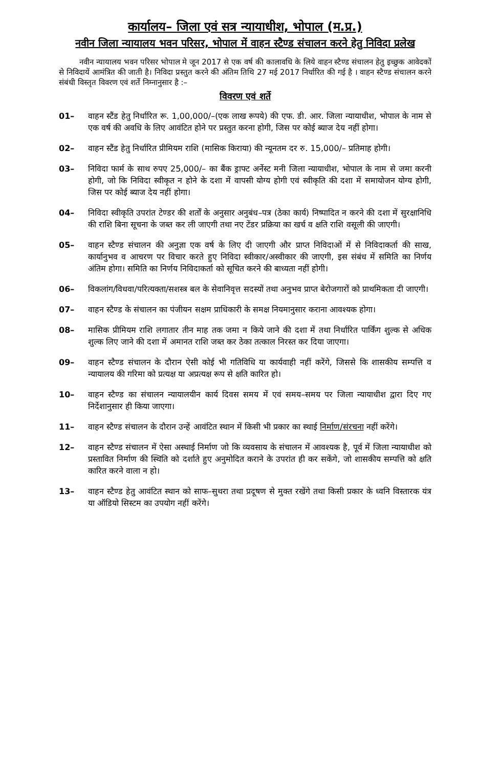कार्यालय– जिला एवं सत्र न्यायाधीश, भोपाल (म.प्र.)
नवीन जिला न्यायालय भवन परिसर, भोपाल में वाहन स्टैण्ड संचालन करने हेतु निविदा प्रलेख
नवीन न्यायालय भवन परिसर भोपाल मे जून 2017 से एक वर्ष की कालावधि के लिये वाहन स्टैण्ड संचालन हेतु इच्छुक आवेदकों से निविदायें आमंत्रित की जाती है। निविदा प्रस्तुत करने की अंतिम तिथि 27 मई 2017 निर्धारित की गई है । वाहन स्टैण्ड संचालन करने संबंधी विस्तृत विवरण एवं शर्ते निम्नानुसार है :–
विवरण एवं शर्ते
01– वाहन स्टैंड हेतु निर्धारित रू. 1,00,000/–(एक लाख रूपये) की एफ. डी. आर. जिला न्यायाधीश, भोपाल के नाम से एक वर्ष की अवधि के लिए आवंटित होने पर प्रस्तुत करना होगी, जिस पर कोई ब्याज देय नहीं होगा।
02– वाहन स्टैंड हेतु निर्धारित प्रीमियम राशि (मासिक किराया) की न्यूनतम दर रु. 15,000/– प्रतिमाह होगी।
03– निविदा फार्म के साथ रुपए 25,000/– का बैंक ड्राफ्ट अर्नेस्ट मनी जिला न्यायाधीश, भोपाल के नाम से जमा करनी होगी, जो कि निविदा स्वीकृत न होने के दशा में वापसी योग्य होगी एवं स्वीकृति की दशा में समायोजन योग्य होगी, जिस पर कोई ब्याज देय नहीं होगा।
04– निविदा स्वीकृति उपरांत टेण्डर की शर्तों के अनुसार अनुबंध–पत्र (ठेका कार्य) निष्पादित न करने की दशा में सुरक्षानिधि की राशि बिना सूचना के जब्त कर ली जाएगी तथा नए टेंडर प्रक्रिया का खर्च व क्षति राशि वसूली की जाएगी।
05– वाहन स्टैण्ड संचालन की अनुज्ञा एक वर्ष के लिए दी जाएगी और प्राप्त निविदाओं में से निविदाकर्ता की साख, कार्यानुभव व आचरण पर विचार करते हुए निविदा स्वीकार/अस्वीकार की जाएगी, इस संबंध में समिति का निर्णय अंतिम होगा। समिति का निर्णय निविदाकर्ता को सूचित करने की बाध्यता नहीं होगी।
06– विकलांग/विधवा/परित्यक्ता/सशस्त्र बल के सेवानिवृत्त सदस्यों तथा अनुभव प्राप्त बेरोजगारों को प्राथमिकता दी जाएगी।
07– वाहन स्टैण्ड के संचालन का पंजीयन सक्षम प्राधिकारी के समक्ष नियमानुसार कराना आवश्यक होगा।
08– मासिक प्रीमियम राशि लगातार तीन माह तक जमा न किये जाने की दशा में तथा निर्धारित पार्किंग शुल्क से अधिक शुल्क लिए जाने की दशा में अमानत राशि जब्त कर ठेका तत्काल निरस्त कर दिया जाएगा।
09– वाहन स्टैण्ड संचालन के दौरान ऐसी कोई भी गतिविधि या कार्यवाही नहीं करेंगे, जिससे कि शासकीय सम्पत्ति व न्यायालय की गरिमा को प्रत्यक्ष या अप्रत्यक्ष रूप से क्षति कारित हो।
10– वाहन स्टैण्ड का संचालन न्यायालयीन कार्य दिवस समय में एवं समय–समय पर जिला न्यायाधीश द्वारा दिए गए निर्देशानुसार ही किया जाएगा।
11– वाहन स्टैण्ड संचालन के दौरान उन्हें आवंटित स्थान में किसी भी प्रकार का स्थाई निर्माण/संरचना नहीं करेंगे।
12– वाहन स्टैण्ड संचालन में ऐसा अस्थाई निर्माण जो कि व्यवसाय के संचालन में आवश्यक है, पूर्व में जिला न्यायाधीश को प्रस्तावित निर्माण की स्थिति को दर्शाते हुए अनुमोदित कराने के उपरांत ही कर सकेंगे, जो शासकीय सम्पत्ति को क्षति कारित करने वाला न हो।
13– वाहन स्टैण्ड हेतु आवंटित स्थान को साफ–सुथरा तथा प्रदूषण से मुक्त रखेंगे तथा किसी प्रकार के ध्वनि विस्तारक यंत्र या ऑडियो सिस्टम का उपयोग नहीं करेंगे।